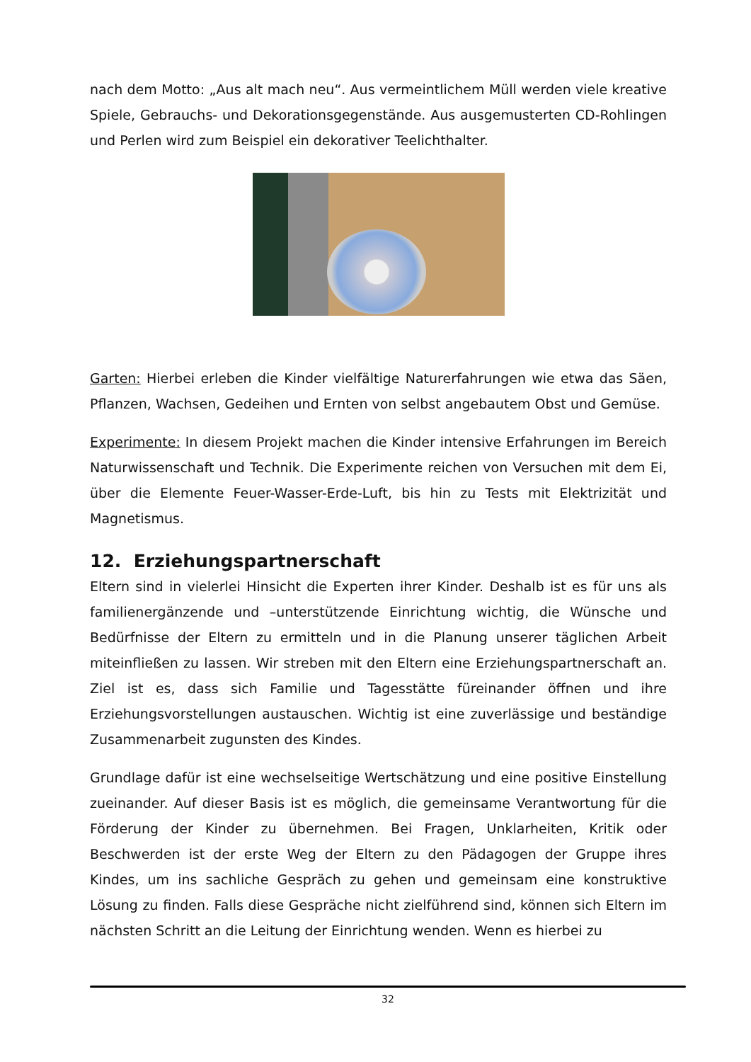nach dem Motto: „Aus alt mach neu“. Aus vermeintlichem Müll werden viele kreative Spiele, Gebrauchs- und Dekorationsgegenstände. Aus ausgemusterten CD-Rohlingen und Perlen wird zum Beispiel ein dekorativer Teelichthalter.
Garten: Hierbei erleben die Kinder vielfältige Naturerfahrungen wie etwa das Säen, Pflanzen, Wachsen, Gedeihen und Ernten von selbst angebautem Obst und Gemüse.
Experimente: In diesem Projekt machen die Kinder intensive Erfahrungen im Bereich Naturwissenschaft und Technik. Die Experimente reichen von Versuchen mit dem Ei, über die Elemente Feuer-Wasser-Erde-Luft, bis hin zu Tests mit Elektrizität und Magnetismus.
12. Erziehungspartnerschaft
Eltern sind in vielerlei Hinsicht die Experten ihrer Kinder. Deshalb ist es für uns als familienergänzende und –unterstützende Einrichtung wichtig, die Wünsche und Bedürfnisse der Eltern zu ermitteln und in die Planung unserer täglichen Arbeit miteinfließen zu lassen. Wir streben mit den Eltern eine Erziehungspartnerschaft an. Ziel ist es, dass sich Familie und Tagesstätte füreinander öffnen und ihre Erziehungsvorstellungen austauschen. Wichtig ist eine zuverlässige und beständige Zusammenarbeit zugunsten des Kindes.
Grundlage dafür ist eine wechselseitige Wertschätzung und eine positive Einstellung zueinander. Auf dieser Basis ist es möglich, die gemeinsame Verantwortung für die Förderung der Kinder zu übernehmen. Bei Fragen, Unklarheiten, Kritik oder Beschwerden ist der erste Weg der Eltern zu den Pädagogen der Gruppe ihres Kindes, um ins sachliche Gespräch zu gehen und gemeinsam eine konstruktive Lösung zu finden. Falls diese Gespräche nicht zielführend sind, können sich Eltern im nächsten Schritt an die Leitung der Einrichtung wenden. Wenn es hierbei zu
32